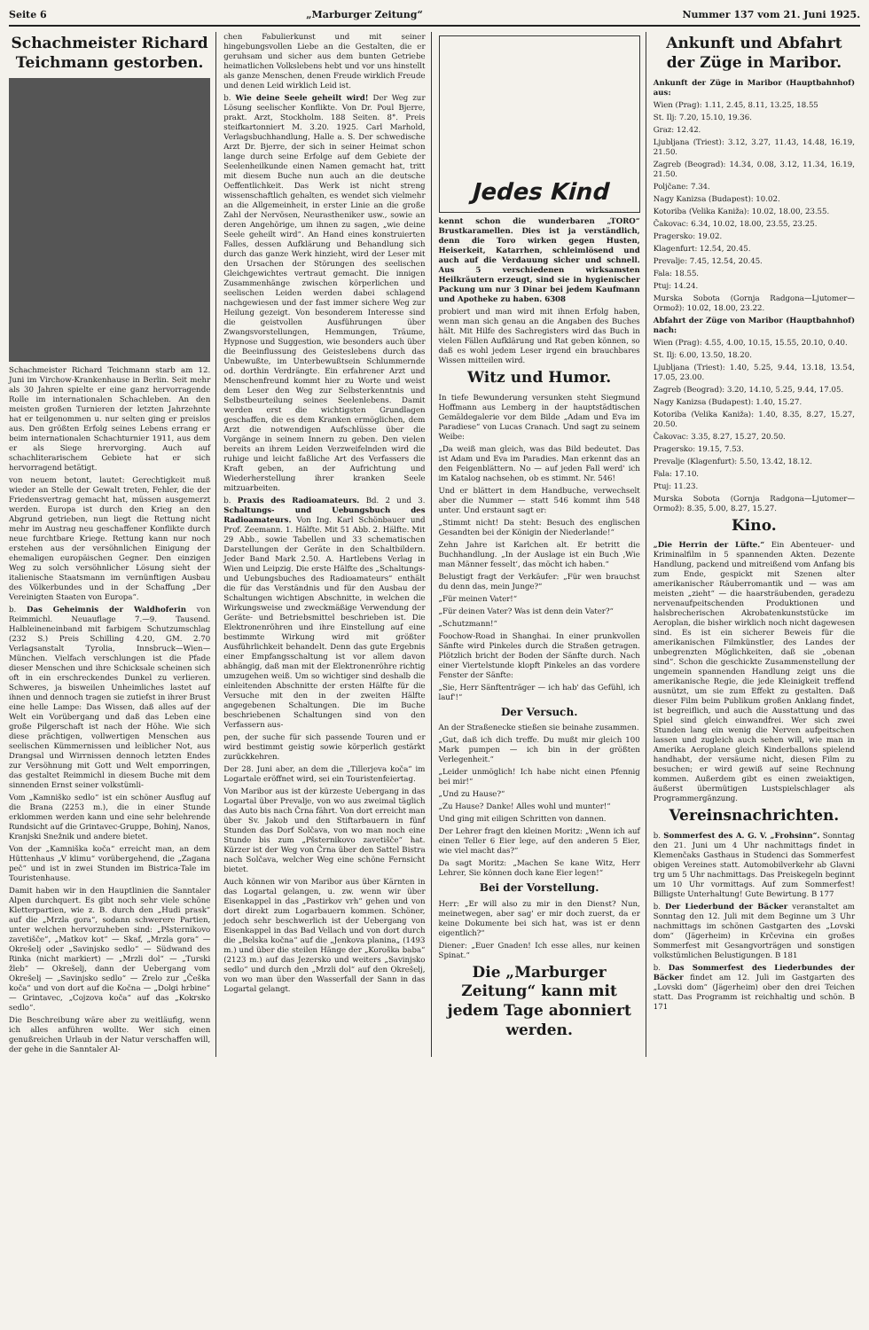Seite 6 „Marburger Zeitung“Nummer 137 vom 21. Juni 1925.
Schachmeister Richard Teichmann gestorben.
Schachmeister Richard Teichmann starb am 12. Juni im Virchow-Krankenhause in Berlin. Seit mehr als 30 Jahren spielte er eine ganz hervorragende Rolle im internationalen Schachleben. An den meisten großen Turnieren der letzten Jahrzehnte hat er teilgenommen u. nur selten ging er preislos aus. Den größten Erfolg seines Lebens errang er beim internationalen Schachturnier 1911, aus dem er als Siege hrervorging. Auch auf schachliterarischem Gebiete hat er sich hervorragend betätigt.
von neuem betont, lautet: Gerechtigkeit muß wieder an Stelle der Gewalt treten, Fehler, die der Friedensvertrag gemacht hat, müssen ausgemerzt werden. Europa ist durch den Krieg an den Abgrund getrieben, nun liegt die Rettung nicht mehr im Austrag neu geschaffener Konflikte durch neue furchtbare Kriege. Rettung kann nur noch erstehen aus der versöhnlichen Einigung der ehemaligen europäischen Gegner. Den einzigen Weg zu solch versöhnlicher Lösung sieht der italienische Staatsmann im vernünftigen Ausbau des Völkerbundes und in der Schaffung „Der Vereinigten Staaten von Europa“.
b. Das Geheimnis der Waldhoferin von Reimmichl. Neuauflage 7.—9. Tausend. Halbleineneinband mit farbigem Schutzumschlag (232 S.) Preis Schilling 4.20, GM. 2.70 Verlagsanstalt Tyrolia, Innsbruck—Wien—München. Vielfach verschlungen ist die Pfade dieser Menschen und ihre Schicksale scheinen sich oft in ein erschreckendes Dunkel zu verlieren. Schweres, ja bisweilen Unheimliches lastet auf ihnen und dennoch tragen sie zutiefst in ihrer Brust eine helle Lampe: Das Wissen, daß alles auf der Welt ein Vorübergang und daß das Leben eine große Pilgerschaft ist nach der Höhe. Wie sich diese prächtigen, vollwertigen Menschen aus seelischen Kümmernissen und leiblicher Not, aus Drangsal und Wirrnissen dennoch letzten Endes zur Versöhnung mit Gott und Welt emporringen, das gestaltet Reimmichl in diesem Buche mit dem sinnenden Ernst seiner volkstümli-
Vom „Kamniško sedlo“ ist ein schöner Ausflug auf die Brana (2253 m.), die in einer Stunde erklommen werden kann und eine sehr belehrende Rundsicht auf die Grintavec-Gruppe, Bohinj, Nanos, Kranjski Snežnik und andere bietet.
Von der „Kamniška koča“ erreicht man, an dem Hüttenhaus „V klimu“ vorübergehend, die „Zagana peč“ und ist in zwei Stunden im Bistrica-Tale im Touristenhause.
Damit haben wir in den Hauptlinien die Sanntaler Alpen durchquert. Es gibt noch sehr viele schöne Kletterpartien, wie z. B. durch den „Hudi prask“ auf die „Mrzla gora“, sodann schwerere Partien, unter welchen hervorzuheben sind: „Pšsternikovo zavetišče“, „Matkov kot“ — Skaf, „Mrzla gora“ — Okrešelj oder „Savinjsko sedlo“ — Südwand des Rinka (nicht markiert) — „Mrzli dol“ — „Turski žleb“ — Okrešelj, dann der Uebergang vom Okrešelj — „Savinjsko sedlo“ — Zrelo zur „Češka koča“ und von dort auf die Kočna — „Dolgi hrbine“ — Grintavec, „Cojzova koča“ auf das „Kokrsko sedlo“.
Die Beschreibung wäre aber zu weitläufig, wenn ich alles anführen wollte. Wer sich einen genußreichen Urlaub in der Natur verschaffen will, der gehe in die Sanntaler Al-
chen Fabulierkunst und mit seiner hingebungsvollen Liebe an die Gestalten, die er geruhsam und sicher aus dem bunten Getriebe heimatlichen Volkslebens hebt und vor uns hinstellt als ganze Menschen, denen Freude wirklich Freude und denen Leid wirklich Leid ist.
b. Wie deine Seele geheilt wird! Der Weg zur Lösung seelischer Konflikte. Von Dr. Poul Bjerre, prakt. Arzt, Stockholm. 188 Seiten. 8°. Preis steifkartonniert M. 3.20. 1925. Carl Marhold, Verlagsbuchhandlung, Halle a. S. Der schwedische Arzt Dr. Bjerre, der sich in seiner Heimat schon lange durch seine Erfolge auf dem Gebiete der Seelenheilkunde einen Namen gemacht hat, tritt mit diesem Buche nun auch an die deutsche Oeffentlichkeit. Das Werk ist nicht streng wissenschaftlich gehalten, es wendet sich vielmehr an die Allgemeinheit, in erster Linie an die große Zahl der Nervösen, Neurastheniker usw., sowie an deren Angehörige, um ihnen zu sagen, „wie deine Seele geheilt wird“. An Hand eines konstruierten Falles, dessen Aufklärung und Behandlung sich durch das ganze Werk hinzieht, wird der Leser mit den Ursachen der Störungen des seelischen Gleichgewichtes vertraut gemacht. Die innigen Zusammenhänge zwischen körperlichen und seelischen Leiden werden dabei schlagend nachgewiesen und der fast immer sichere Weg zur Heilung gezeigt. Von besonderem Interesse sind die geistvollen Ausführungen über Zwangsvorstellungen, Hemmungen, Träume, Hypnose und Suggestion, wie besonders auch über die Beeinflussung des Geisteslebens durch das Unbewußte, im Unterbewußtsein Schlummernde od. dorthin Verdrängte. Ein erfahrener Arzt und Menschenfreund kommt hier zu Worte und weist dem Leser den Weg zur Selbsterkenntnis und Selbstbeurteilung seines Seelenlebens. Damit werden erst die wichtigsten Grundlagen geschaffen, die es dem Kranken ermöglichen, dem Arzt die notwendigen Aufschlüsse über die Vorgänge in seinem Innern zu geben. Den vielen bereits an ihrem Leiden Verzweifelnden wird die ruhige und leicht faßliche Art des Verfassers die Kraft geben, an der Aufrichtung und Wiederherstellung ihrer kranken Seele mitzuarbeiten.
b. Praxis des Radioamateurs. Bd. 2 und 3. Schaltungs- und Uebungsbuch des Radioamateurs. Von Ing. Karl Schönbauer und Prof. Zeemann. 1. Hälfte. Mit 51 Abb. 2. Hälfte. Mit 29 Abb., sowie Tabellen und 33 schematischen Darstellungen der Geräte in den Schaltbildern. Jeder Band Mark 2.50. A. Hartlebens Verlag in Wien und Leipzig. Die erste Hälfte des „Schaltungs- und Uebungsbuches des Radioamateurs“ enthält die für das Verständnis und für den Ausbau der Schaltungen wichtigen Abschnitte, in welchen die Wirkungsweise und zweckmäßige Verwendung der Geräte- und Betriebsmittel beschrieben ist. Die Elektronenröhren und ihre Einstellung auf eine bestimmte Wirkung wird mit größter Ausführlichkeit behandelt. Denn das gute Ergebnis einer Empfangsschaltung ist vor allem davon abhängig, daß man mit der Elektronenröhre richtig umzugehen weiß. Um so wichtiger sind deshalb die einleitenden Abschnitte der ersten Hälfte für die Versuche mit den in der zweiten Hälfte angegebenen Schaltungen. Die im Buche beschriebenen Schaltungen sind von den Verfassern aus-
pen, der suche für sich passende Touren und er wird bestimmt geistig sowie körperlich gestärkt zurückkehren.
Der 28. Juni aber, an dem die „Tillerjeva koča“ im Logartale eröffnet wird, sei ein Touristenfeiertag.
Von Maribor aus ist der kürzeste Uebergang in das Logartal über Prevalje, von wo aus zweimal täglich das Auto bis nach Črna fährt. Von dort erreicht man über Sv. Jakob und den Stiftarbauern in fünf Stunden das Dorf Solčava, von wo man noch eine Stunde bis zum „Pšsternikovo zavetišče“ hat. Kürzer ist der Weg von Črna über den Sattel Bistra nach Solčava, welcher Weg eine schöne Fernsicht bietet.
Auch können wir von Maribor aus über Kärnten in das Logartal gelangen, u. zw. wenn wir über Eisenkappel in das „Pastirkov vrh“ gehen und von dort direkt zum Logarbauern kommen. Schöner, jedoch sehr beschwerlich ist der Uebergang von Eisenkappel in das Bad Vellach und von dort durch die „Belska kočna“ auf die „Jenkova planina„ (1493 m.) und über die steilen Hänge der „Koroška baba“ (2123 m.) auf das Jezersko und weiters „Savinjsko sedlo“ und durch den „Mrzli dol“ auf den Okrešelj, von wo man über den Wasserfall der Sann in das Logartal gelangt.
Jedes Kind
kennt schon die wunderbaren „TORO“ Brustkaramellen. Dies ist ja verständlich, denn die Toro wirken gegen Husten, Heiserkeit, Katarrhen, schleimlösend und auch auf die Verdauung sicher und schnell. Aus 5 verschiedenen wirksamsten Heilkräutern erzeugt, sind sie in hygienischer Packung um nur 3 Dinar bei jedem Kaufmann und Apotheke zu haben. 6308
probiert und man wird mit ihnen Erfolg haben, wenn man sich genau an die Angaben des Buches hält. Mit Hilfe des Sachregisters wird das Buch in vielen Fällen Aufklärung und Rat geben können, so daß es wohl jedem Leser irgend ein brauchbares Wissen mitteilen wird.
Witz und Humor.
In tiefe Bewunderung versunken steht Siegmund Hoffmann aus Lemberg in der hauptstädtischen Gemäldegalerie vor dem Bilde „Adam und Eva im Paradiese“ von Lucas Cranach. Und sagt zu seinem Weibe:
„Da weiß man gleich, was das Bild bedeutet. Das ist Adam und Eva im Paradies. Man erkennt das an den Feigenblättern. No — auf jeden Fall werd' ich im Katalog nachsehen, ob es stimmt. Nr. 546!
Und er blättert in dem Handbuche, verwechselt aber die Nummer — statt 546 kommt ihm 548 unter. Und erstaunt sagt er:
„Stimmt nicht! Da steht: Besuch des englischen Gesandten bei der Königin der Niederlande!“
Zehn Jahre ist Karlchen alt. Er betritt die Buchhandlung. „In der Auslage ist ein Buch ‚Wie man Männer fesselt‘, das möcht ich haben.“
Belustigt fragt der Verkäufer: „Für wen brauchst du denn das, mein Junge?“
„Für meinen Vater!“
„Für deinen Vater? Was ist denn dein Vater?“
„Schutzmann!“
Foochow-Road in Shanghai. In einer prunkvollen Sänfte wird Pinkeles durch die Straßen getragen. Plötzlich bricht der Boden der Sänfte durch. Nach einer Viertelstunde klopft Pinkeles an das vordere Fenster der Sänfte:
„Sie, Herr Sänftenträger — ich hab' das Gefühl, ich lauf'!“
Der Versuch.
An der Straßenecke stießen sie beinahe zusammen.
„Gut, daß ich dich treffe. Du mußt mir gleich 100 Mark pumpen — ich bin in der größten Verlegenheit.“
„Leider unmöglich! Ich habe nicht einen Pfennig bei mir!“
„Und zu Hause?“
„Zu Hause? Danke! Alles wohl und munter!“
Und ging mit eiligen Schritten von dannen.
Der Lehrer fragt den kleinen Moritz: „Wenn ich auf einen Teller 6 Eier lege, auf den anderen 5 Eier, wie viel macht das?“
Da sagt Moritz: „Machen Se kane Witz, Herr Lehrer, Sie können doch kane Eier legen!“
Bei der Vorstellung.
Herr: „Er will also zu mir in den Dienst? Nun, meinetwegen, aber sag' er mir doch zuerst, da er keine Dokumente bei sich hat, was ist er denn eigentlich?“
Diener: „Euer Gnaden! Ich esse alles, nur keinen Spinat.“
Die „Marburger Zeitung“ kann mit jedem Tage abonniert werden.
Ankunft und Abfahrt der Züge in Maribor.
Ankunft der Züge in Maribor (Hauptbahnhof) aus:
Wien (Prag): 1.11, 2.45, 8.11, 13.25, 18.55
St. Ilj: 7.20, 15.10, 19.36.
Graz: 12.42.
Ljubljana (Triest): 3.12, 3.27, 11.43, 14.48, 16.19, 21.50.
Zagreb (Beograd): 14.34, 0.08, 3.12, 11.34, 16.19, 21.50.
Poljčane: 7.34.
Nagy Kanizsa (Budapest): 10.02.
Kotoriba (Velika Kaniža): 10.02, 18.00, 23.55.
Čakovac: 6.34, 10.02, 18.00, 23.55, 23.25.
Pragersko: 19.02.
Klagenfurt: 12.54, 20.45.
Prevalje: 7.45, 12.54, 20.45.
Fala: 18.55.
Ptuj: 14.24.
Murska Sobota (Gornja Radgona—Ljutomer—Ormož): 10.02, 18.00, 23.22.
Abfahrt der Züge von Maribor (Hauptbahnhof) nach:
Wien (Prag): 4.55, 4.00, 10.15, 15.55, 20.10, 0.40.
St. Ilj: 6.00, 13.50, 18.20.
Ljubljana (Triest): 1.40, 5.25, 9.44, 13.18, 13.54, 17.05, 23.00.
Zagreb (Beograd): 3.20, 14.10, 5.25, 9.44, 17.05.
Nagy Kanizsa (Budapest): 1.40, 15.27.
Kotoriba (Velika Kaniža): 1.40, 8.35, 8.27, 15.27, 20.50.
Čakovac: 3.35, 8.27, 15.27, 20.50.
Pragersko: 19.15, 7.53.
Prevalje (Klagenfurt): 5.50, 13.42, 18.12.
Fala: 17.10.
Ptuj: 11.23.
Murska Sobota (Gornja Radgona—Ljutomer—Ormož): 8.35, 5.00, 8.27, 15.27.
Kino.
„Die Herrin der Lüfte.“ Ein Abenteuer- und Kriminalfilm in 5 spannenden Akten. Dezente Handlung, packend und mitreißend vom Anfang bis zum Ende, gespickt mit Szenen alter amerikanischer Räuberromantik und — was am meisten „zieht“ — die haarsträubenden, geradezu nervenaufpeitschenden Produktionen und halsbrecherischen Akrobatenkunststücke im Aeroplan, die bisher wirklich noch nicht dagewesen sind. Es ist ein sicherer Beweis für die amerikanischen Filmkünstler, des Landes der unbegrenzten Möglichkeiten, daß sie „obenan sind“. Schon die geschickte Zusammenstellung der ungemein spannenden Handlung zeigt uns die amerikanische Regie, die jede Kleinigkeit treffend ausnützt, um sie zum Effekt zu gestalten. Daß dieser Film beim Publikum großen Anklang findet, ist begreiflich, und auch die Ausstattung und das Spiel sind gleich einwandfrei. Wer sich zwei Stunden lang ein wenig die Nerven aufpeitschen lassen und zugleich auch sehen will, wie man in Amerika Aeroplane gleich Kinderballons spielend handhabt, der versäume nicht, diesen Film zu besuchen; er wird gewiß auf seine Rechnung kommen. Außerdem gibt es einen zweiaktigen, äußerst übermütigen Lustspielschlager als Programmergänzung.
Vereinsnachrichten.
b. Sommerfest des A. G. V. „Frohsinn“. Sonntag den 21. Juni um 4 Uhr nachmittags findet in Klemenčaks Gasthaus in Studenci das Sommerfest obigen Vereines statt. Automobilverkehr ab Glavni trg um 5 Uhr nachmittags. Das Preiskegeln beginnt um 10 Uhr vormittags. Auf zum Sommerfest! Billigste Unterhaltung! Gute Bewirtung. B 177
b. Der Liederbund der Bäcker veranstaltet am Sonntag den 12. Juli mit dem Beginne um 3 Uhr nachmittags im schönen Gastgarten des „Lovski dom“ (Jägerheim) in Krčevina ein großes Sommerfest mit Gesangvorträgen und sonstigen volkstümlichen Belustigungen. B 181
b. Das Sommerfest des Liederbundes der Bäcker findet am 12. Juli im Gastgarten des „Lovski dom“ (Jägerheim) ober den drei Teichen statt. Das Programm ist reichhaltig und schön. B 171